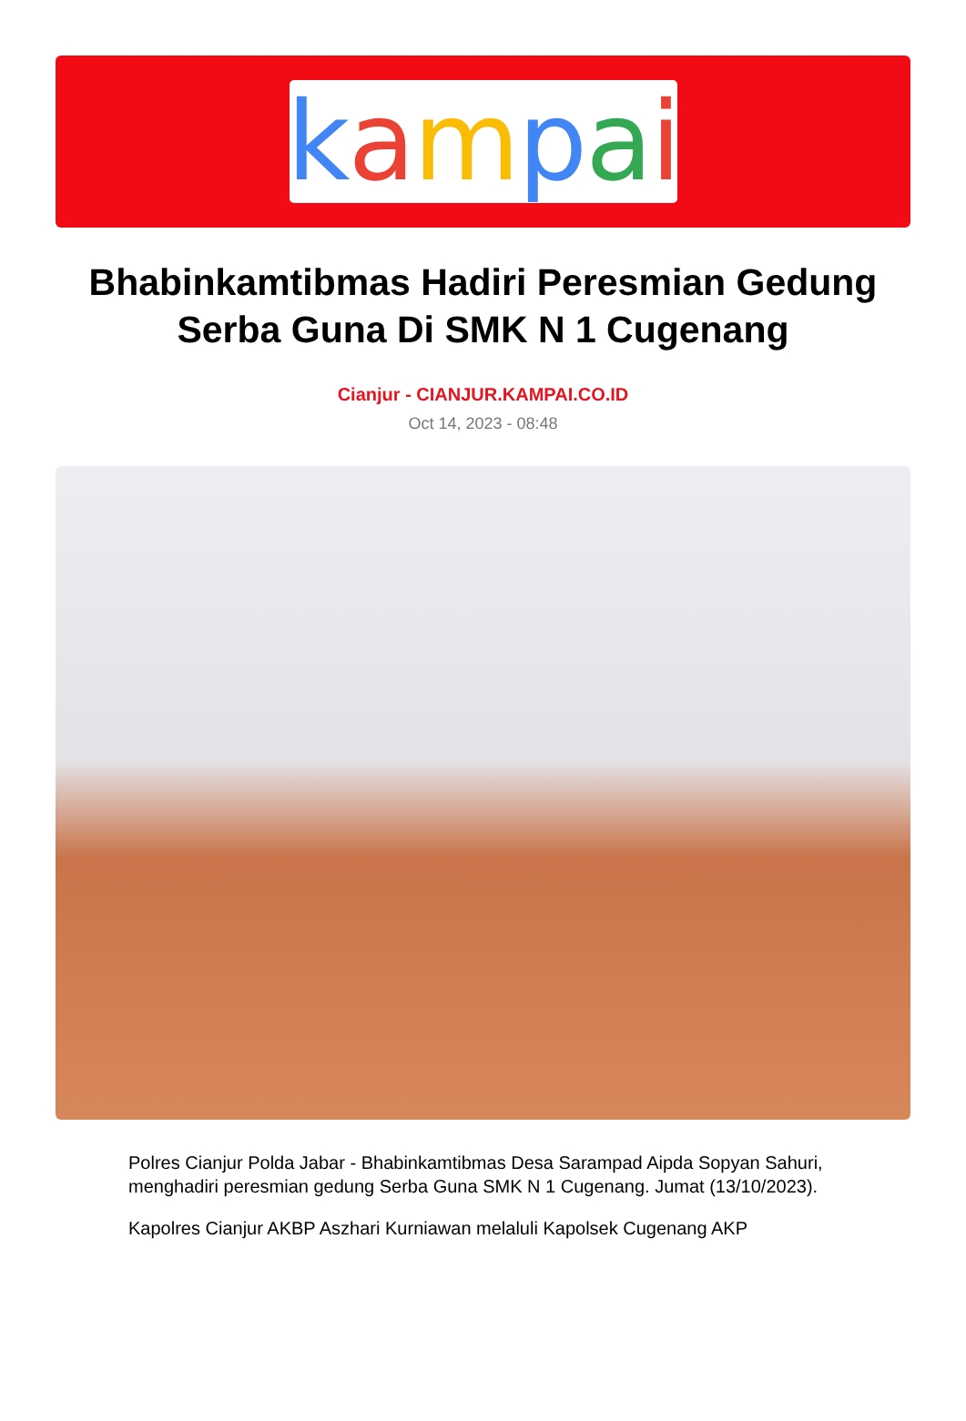kampai
Bhabinkamtibmas Hadiri Peresmian Gedung Serba Guna Di SMK N 1 Cugenang
Cianjur - CIANJUR.KAMPAI.CO.ID
Oct 14, 2023 - 08:48
Polres Cianjur Polda Jabar - Bhabinkamtibmas Desa Sarampad Aipda Sopyan Sahuri, menghadiri peresmian gedung Serba Guna SMK N 1 Cugenang. Jumat (13/10/2023).
Kapolres Cianjur AKBP Aszhari Kurniawan melaluli Kapolsek Cugenang AKP